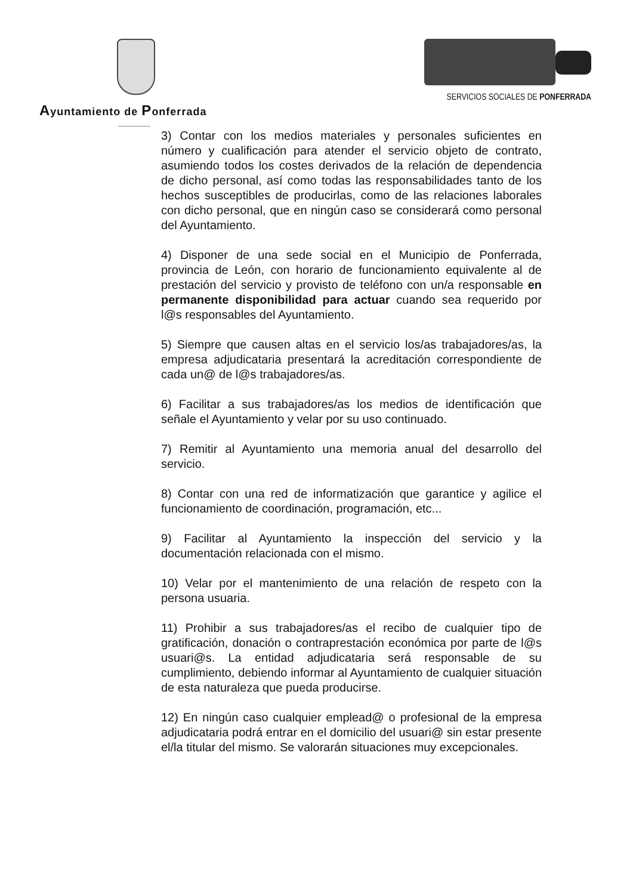Ayuntamiento de Ponferrada
SERVICIOS SOCIALES DE PONFERRADA
3) Contar con los medios materiales y personales suficientes en número y cualificación para atender el servicio objeto de contrato, asumiendo todos los costes derivados de la relación de dependencia de dicho personal, así como todas las responsabilidades tanto de los hechos susceptibles de producirlas, como de las relaciones laborales con dicho personal, que en ningún caso se considerará como personal del Ayuntamiento.
4) Disponer de una sede social en el Municipio de Ponferrada, provincia de León, con horario de funcionamiento equivalente al de prestación del servicio y provisto de teléfono con un/a responsable en permanente disponibilidad para actuar cuando sea requerido por l@s responsables del Ayuntamiento.
5) Siempre que causen altas en el servicio los/as trabajadores/as, la empresa adjudicataria presentará la acreditación correspondiente de cada un@ de l@s trabajadores/as.
6) Facilitar a sus trabajadores/as los medios de identificación que señale el Ayuntamiento y velar por su uso continuado.
7) Remitir al Ayuntamiento una memoria anual del desarrollo del servicio.
8) Contar con una red de informatización que garantice y agilice el funcionamiento de coordinación, programación, etc...
9) Facilitar al Ayuntamiento la inspección del servicio y la documentación relacionada con el mismo.
10) Velar por el mantenimiento de una relación de respeto con la persona usuaria.
11) Prohibir a sus trabajadores/as el recibo de cualquier tipo de gratificación, donación o contraprestación económica por parte de l@s usuari@s. La entidad adjudicataria será responsable de su cumplimiento, debiendo informar al Ayuntamiento de cualquier situación de esta naturaleza que pueda producirse.
12) En ningún caso cualquier emplead@ o profesional de la empresa adjudicataria podrá entrar en el domicilio del usuari@ sin estar presente el/la titular del mismo. Se valorarán situaciones muy excepcionales.